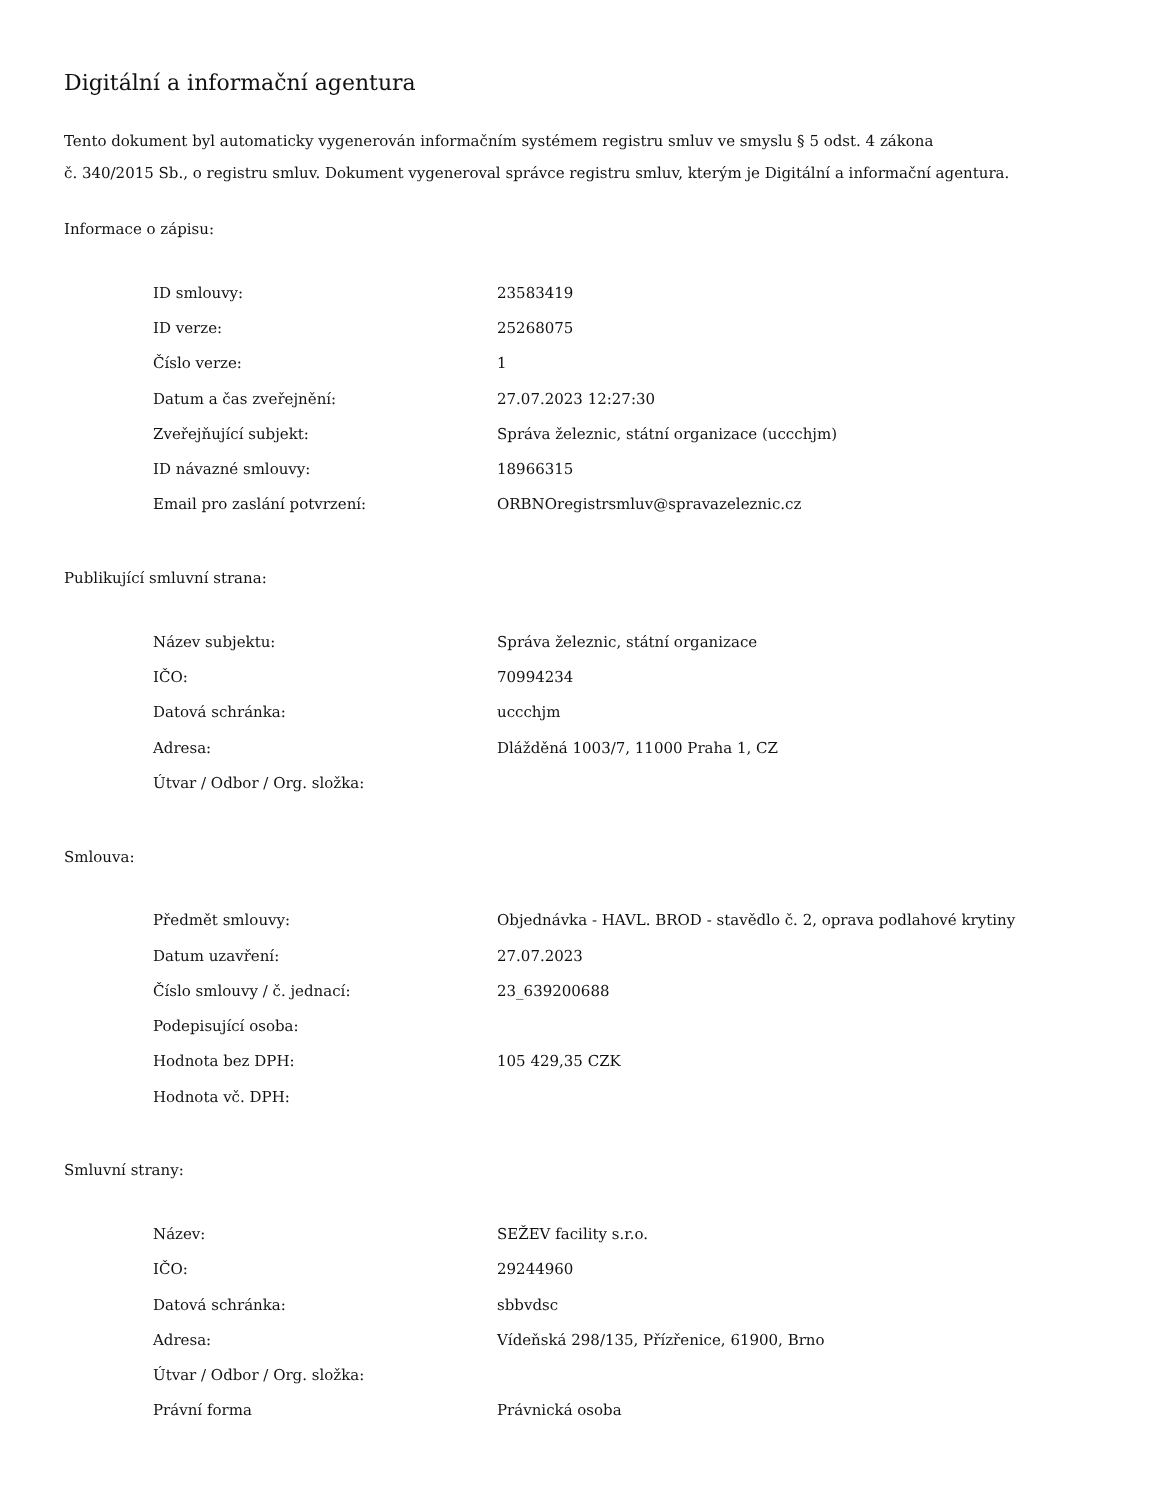Digitální a informační agentura
Tento dokument byl automaticky vygenerován informačním systémem registru smluv ve smyslu § 5 odst. 4 zákona
č. 340/2015 Sb., o registru smluv. Dokument vygeneroval správce registru smluv, kterým je Digitální a informační agentura.
Informace o zápisu:
| ID smlouvy: | 23583419 |
| ID verze: | 25268075 |
| Číslo verze: | 1 |
| Datum a čas zveřejnění: | 27.07.2023 12:27:30 |
| Zveřejňující subjekt: | Správa železnic, státní organizace (uccchjm) |
| ID návazné smlouvy: | 18966315 |
| Email pro zaslání potvrzení: | ORBNOregistrsmluv@spravazeleznic.cz |
Publikující smluvní strana:
| Název subjektu: | Správa železnic, státní organizace |
| IČO: | 70994234 |
| Datová schránka: | uccchjm |
| Adresa: | Dlážděná 1003/7, 11000 Praha 1, CZ |
| Útvar / Odbor / Org. složka: | |
Smlouva:
| Předmět smlouvy: | Objednávka - HAVL. BROD - stavědlo č. 2, oprava podlahové krytiny |
| Datum uzavření: | 27.07.2023 |
| Číslo smlouvy / č. jednací: | 23_639200688 |
| Podepisující osoba: | |
| Hodnota bez DPH: | 105 429,35 CZK |
| Hodnota vč. DPH: | |
Smluvní strany:
| Název: | SEŽEV facility s.r.o. |
| IČO: | 29244960 |
| Datová schránka: | sbbvdsc |
| Adresa: | Vídeňská 298/135, Přízřenice, 61900, Brno |
| Útvar / Odbor / Org. složka: | |
| Právní forma | Právnická osoba |